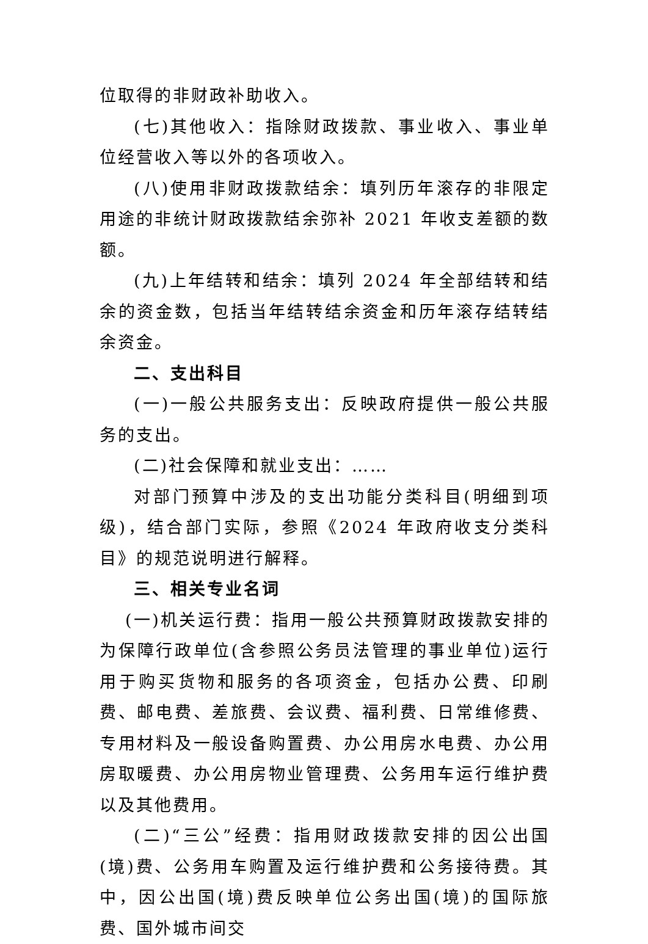位取得的非财政补助收入。
(七)其他收入：指除财政拨款、事业收入、事业单位经营收入等以外的各项收入。
(八)使用非财政拨款结余：填列历年滚存的非限定用途的非统计财政拨款结余弥补 2021 年收支差额的数额。
(九)上年结转和结余：填列 2024 年全部结转和结余的资金数，包括当年结转结余资金和历年滚存结转结余资金。
二、支出科目
(一)一般公共服务支出：反映政府提供一般公共服务的支出。
(二)社会保障和就业支出：……
对部门预算中涉及的支出功能分类科目(明细到项级)，结合部门实际，参照《2024 年政府收支分类科目》的规范说明进行解释。
三、相关专业名词
(一)机关运行费：指用一般公共预算财政拨款安排的为保障行政单位(含参照公务员法管理的事业单位)运行用于购买货物和服务的各项资金，包括办公费、印刷费、邮电费、差旅费、会议费、福利费、日常维修费、专用材料及一般设备购置费、办公用房水电费、办公用房取暖费、办公用房物业管理费、公务用车运行维护费以及其他费用。
(二)“三公”经费：指用财政拨款安排的因公出国(境)费、公务用车购置及运行维护费和公务接待费。其中，因公出国(境)费反映单位公务出国(境)的国际旅费、国外城市间交